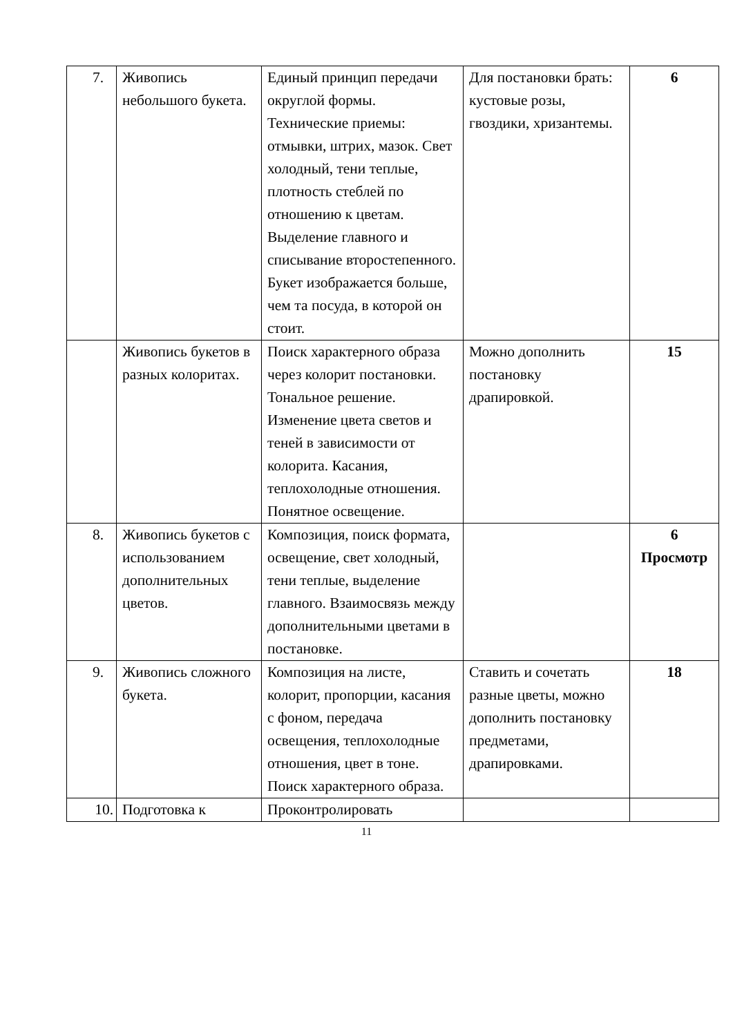| 7. | Живопись небольшого букета. | Единый принцип передачи округлой формы. Технические приемы: отмывки, штрих, мазок. Свет холодный, тени теплые, плотность стеблей по отношению к цветам. Выделение главного и списывание второстепенного. Букет изображается больше, чем та посуда, в которой он стоит. | Для постановки брать: кустовые розы, гвоздики, хризантемы. | 6 |
| | Живопись букетов в разных колоритах. | Поиск характерного образа через колорит постановки. Тональное решение. Изменение цвета светов и теней в зависимости от колорита. Касания, теплохолодные отношения. Понятное освещение. | Можно дополнить постановку драпировкой. | 15 |
| 8. | Живопись букетов с использованием дополнительных цветов. | Композиция, поиск формата, освещение, свет холодный, тени теплые, выделение главного. Взаимосвязь между дополнительными цветами в постановке. | | 6 Просмотр |
| 9. | Живопись сложного букета. | Композиция на листе, колорит, пропорции, касания с фоном, передача освещения, теплохолодные отношения, цвет в тоне. Поиск характерного образа. | Ставить и сочетать разные цветы, можно дополнить постановку предметами, драпировками. | 18 |
| 10. | Подготовка к | Проконтролировать | | |
11